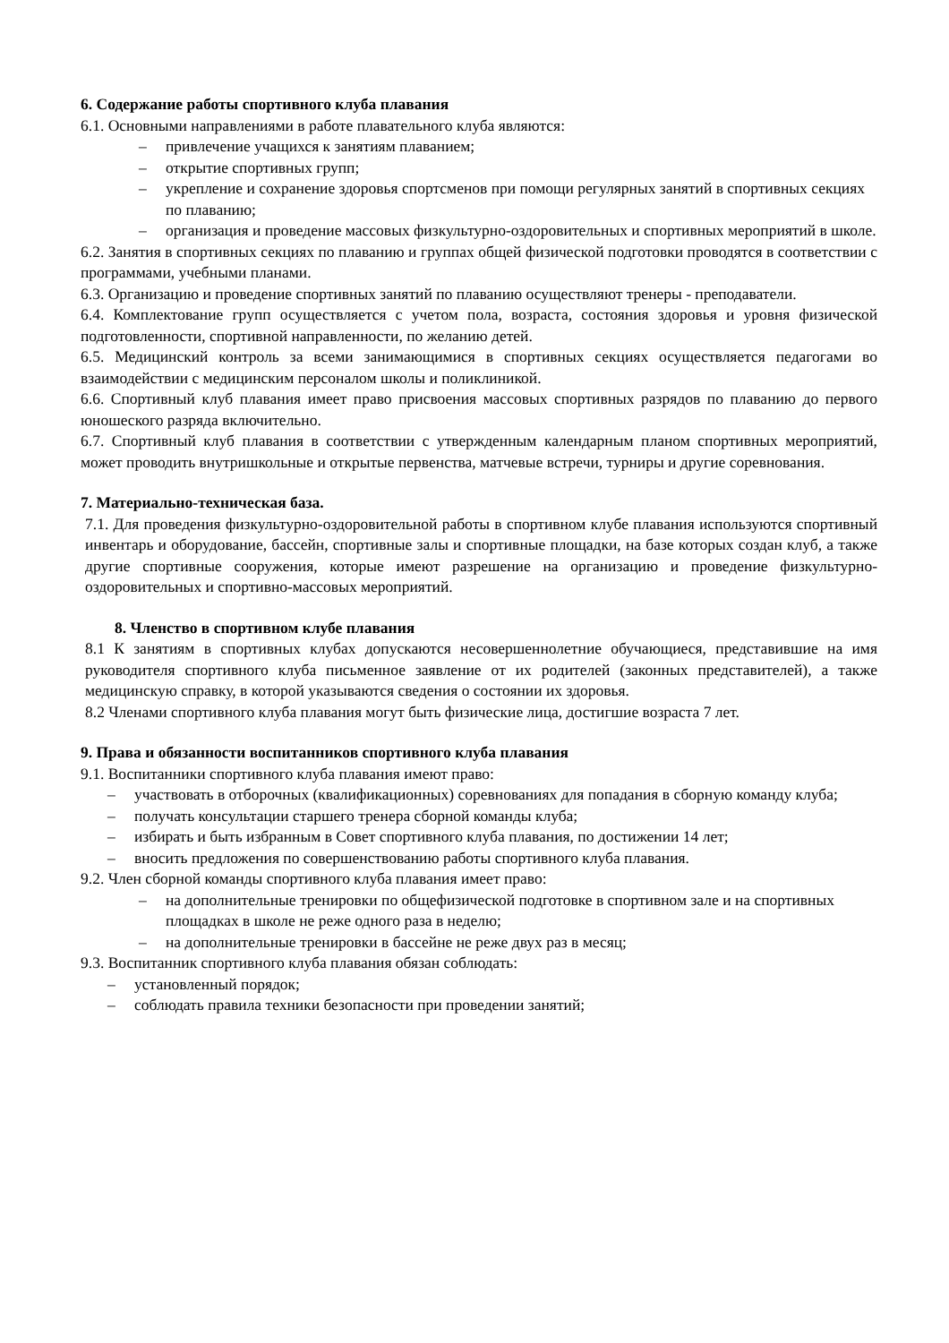6. Содержание работы спортивного клуба плавания
6.1. Основными направлениями в работе плавательного клуба являются:
– привлечение учащихся к занятиям плаванием;
– открытие спортивных групп;
– укрепление и сохранение здоровья спортсменов при помощи регулярных занятий в спортивных секциях по плаванию;
– организация и проведение массовых физкультурно-оздоровительных и спортивных мероприятий в школе.
6.2. Занятия в спортивных секциях по плаванию и группах общей физической подготовки проводятся в соответствии с программами, учебными планами.
6.3. Организацию и проведение спортивных занятий по плаванию осуществляют тренеры - преподаватели.
6.4. Комплектование групп осуществляется с учетом пола, возраста, состояния здоровья и уровня физической подготовленности, спортивной направленности, по желанию детей.
6.5. Медицинский контроль за всеми занимающимися в спортивных секциях осуществляется педагогами во взаимодействии с медицинским персоналом школы и поликлиникой.
6.6. Спортивный клуб плавания имеет право присвоения массовых спортивных разрядов по плаванию до первого юношеского разряда включительно.
6.7. Спортивный клуб плавания в соответствии с утвержденным календарным планом спортивных мероприятий, может проводить внутришкольные и открытые первенства, матчевые встречи, турниры и другие соревнования.
7. Материально-техническая база.
7.1. Для проведения физкультурно-оздоровительной работы в спортивном клубе плавания используются спортивный инвентарь и оборудование, бассейн, спортивные залы и спортивные площадки, на базе которых создан клуб, а также другие спортивные сооружения, которые имеют разрешение на организацию и проведение физкультурно-оздоровительных и спортивно-массовых мероприятий.
8. Членство в спортивном клубе плавания
8.1 К занятиям в спортивных клубах допускаются несовершеннолетние обучающиеся, представившие на имя руководителя спортивного клуба письменное заявление от их родителей (законных представителей), а также медицинскую справку, в которой указываются сведения о состоянии их здоровья.
8.2 Членами спортивного клуба плавания могут быть физические лица, достигшие возраста 7 лет.
9. Права и обязанности воспитанников спортивного клуба плавания
9.1. Воспитанники спортивного клуба плавания имеют право:
– участвовать в отборочных (квалификационных) соревнованиях для попадания в сборную команду клуба;
– получать консультации старшего тренера сборной команды клуба;
– избирать и быть избранным в Совет спортивного клуба плавания, по достижении 14 лет;
– вносить предложения по совершенствованию работы спортивного клуба плавания.
9.2. Член сборной команды спортивного клуба плавания имеет право:
– на дополнительные тренировки по общефизической подготовке в спортивном зале и на спортивных площадках в школе не реже одного раза в неделю;
– на дополнительные тренировки в бассейне не реже двух раз в месяц;
9.3. Воспитанник спортивного клуба плавания обязан соблюдать:
– установленный порядок;
– соблюдать правила техники безопасности при проведении занятий;